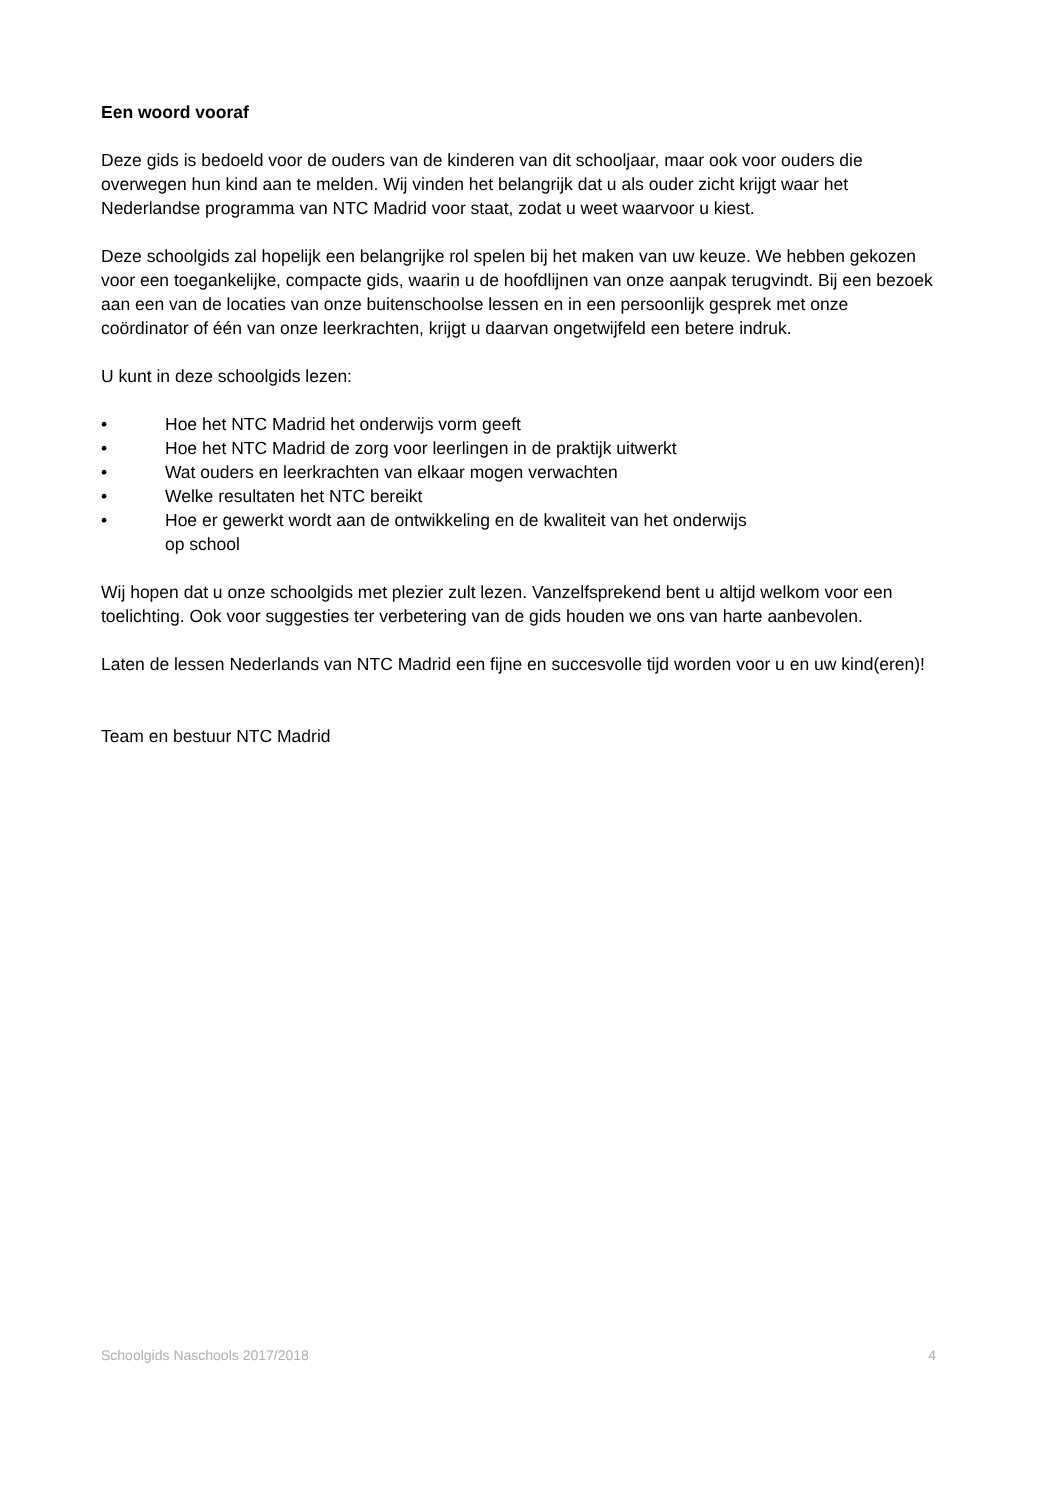Een woord vooraf
Deze gids is bedoeld voor de ouders van de kinderen van dit schooljaar, maar ook voor ouders die overwegen hun kind aan te melden. Wij vinden het belangrijk dat u als ouder zicht krijgt waar het Nederlandse programma van NTC Madrid voor staat, zodat u weet waarvoor u kiest.
Deze schoolgids zal hopelijk een belangrijke rol spelen bij het maken van uw keuze. We hebben gekozen voor een toegankelijke, compacte gids, waarin u de hoofdlijnen van onze aanpak terugvindt. Bij een bezoek aan een van de locaties van onze buitenschoolse lessen en in een persoonlijk gesprek met onze coördinator of één van onze leerkrachten, krijgt u daarvan ongetwijfeld een betere indruk.
U kunt in deze schoolgids lezen:
• Hoe het NTC Madrid het onderwijs vorm geeft
• Hoe het NTC Madrid de zorg voor leerlingen in de praktijk uitwerkt
• Wat ouders en leerkrachten van elkaar mogen verwachten
• Welke resultaten het NTC bereikt
• Hoe er gewerkt wordt aan de ontwikkeling en de kwaliteit van het onderwijs op school
Wij hopen dat u onze schoolgids met plezier zult lezen. Vanzelfsprekend bent u altijd welkom voor een toelichting. Ook voor suggesties ter verbetering van de gids houden we ons van harte aanbevolen.
Laten de lessen Nederlands van NTC Madrid een fijne en succesvolle tijd worden voor u en uw kind(eren)!
Team en bestuur NTC Madrid
Schoolgids Naschools 2017/2018 4